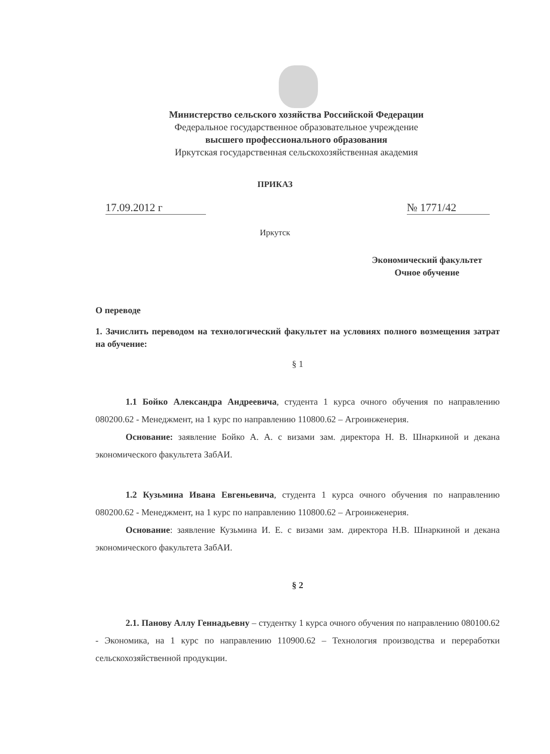Министерство сельского хозяйства Российской Федерации
Федеральное государственное образовательное учреждение
высшего профессионального образования
Иркутская государственная сельскохозяйственная академия
ПРИКАЗ
17.09.2012 г № 1771/42
Иркутск
Экономический факультет
Очное обучение
О переводе
1. Зачислить переводом на технологический факультет на условиях полного возмещения затрат на обучение:
§ 1
1.1 Бойко Александра Андреевича, студента 1 курса очного обучения по направлению 080200.62 - Менеджмент, на 1 курс по направлению 110800.62 – Агроинженерия.
Основание: заявление Бойко А. А. с визами зам. директора Н. В. Шнаркиной и декана экономического факультета ЗабАИ.
1.2 Кузьмина Ивана Евгеньевича, студента 1 курса очного обучения по направлению 080200.62 - Менеджмент, на 1 курс по направлению 110800.62 – Агроинженерия.
Основание: заявление Кузьмина И. Е. с визами зам. директора Н.В. Шнаркиной и декана экономического факультета ЗабАИ.
§ 2
2.1. Панову Аллу Геннадьевну – студентку 1 курса очного обучения по направлению 080100.62 - Экономика, на 1 курс по направлению 110900.62 – Технология производства и переработки сельскохозяйственной продукции.